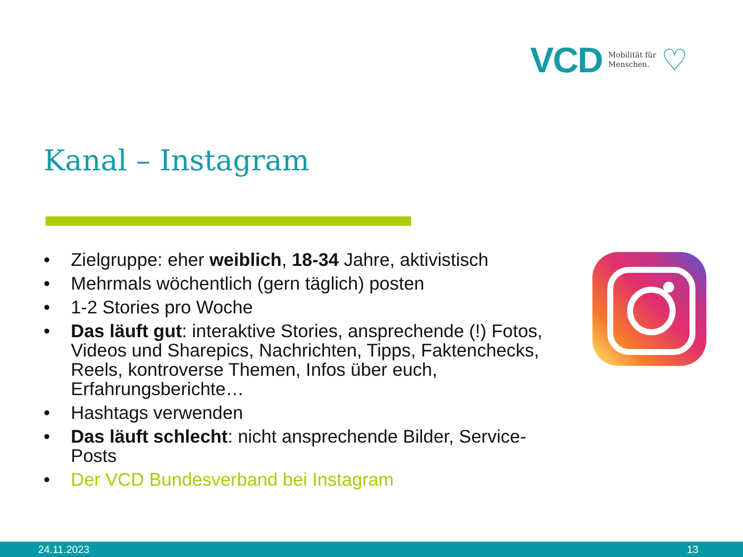VCD Mobilität für
Menschen. ♡
Kanal – Instagram
• Zielgruppe: eher weiblich, 18-34 Jahre, aktivistisch
• Mehrmals wöchentlich (gern täglich) posten
• 1-2 Stories pro Woche
• Das läuft gut: interaktive Stories, ansprechende (!) Fotos, Videos und Sharepics, Nachrichten, Tipps, Faktenchecks, Reels, kontroverse Themen, Infos über euch, Erfahrungsberichte…
• Hashtags verwenden
• Das läuft schlecht: nicht ansprechende Bilder, Service-Posts
• Der VCD Bundesverband bei Instagram
24.11.2023 13